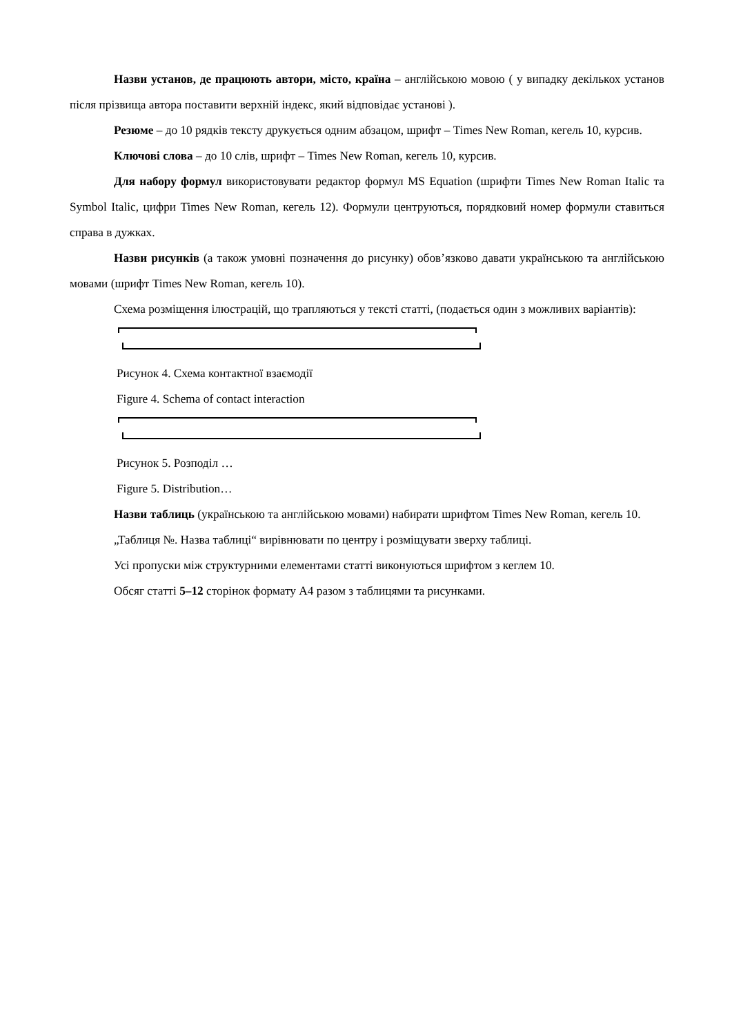Назви установ, де працюють автори, місто, країна – англійською мовою ( у випадку декількох установ після прізвища автора поставити верхній індекс, який відповідає установі ).
Резюме – до 10 рядків тексту друкується одним абзацом, шрифт – Times New Roman, кегель 10, курсив.
Ключові слова – до 10 слів, шрифт – Times New Roman, кегель 10, курсив.
Для набору формул використовувати редактор формул MS Equation (шрифти Times New Roman Italic та Symbol Italic, цифри Times New Roman, кегель 12). Формули центруються, порядковий номер формули ставиться справа в дужках.
Назви рисунків (а також умовні позначення до рисунку) обов’язково давати українською та англійською мовами (шрифт Times New Roman, кегель 10).
Схема розміщення ілюстрацій, що трапляються у тексті статті, (подається один з можливих варіантів):
Рисунок 4. Схема контактної взаємодії
Figure 4. Schema of contact interaction
Рисунок 5. Розподіл …
Figure 5. Distribution…
Назви таблиць (українською та англійською мовами) набирати шрифтом Times New Roman, кегель 10.
„Таблиця №. Назва таблиці“ вирівнювати по центру і розміщувати зверху таблиці.
Усі пропуски між структурними елементами статті виконуються шрифтом з кеглем 10.
Обсяг статті 5–12 сторінок формату А4 разом з таблицями та рисунками.